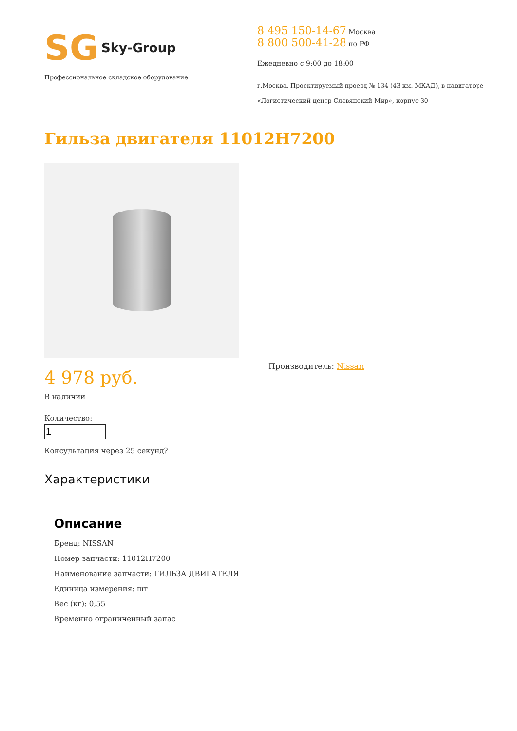SG Sky-Group
Профессиональное складское оборудование
8 495 150-14-67 Москва
8 800 500-41-28 по РФ
Ежедневно с 9:00 до 18:00
г.Москва, Проектируемый проезд № 134 (43 км. МКАД), в навигаторе
«Логистический центр Славянский Мир», корпус 30
Гильза двигателя 11012H7200
4 978 руб.
В наличии
Количество:
Консультация через 25 секунд?
Производитель: Nissan
Характеристики
Описание
Бренд: NISSAN
Номер запчасти: 11012H7200
Наименование запчасти: ГИЛЬЗА ДВИГАТЕЛЯ
Единица измерения: шт
Вес (кг): 0,55
Временно ограниченный запас